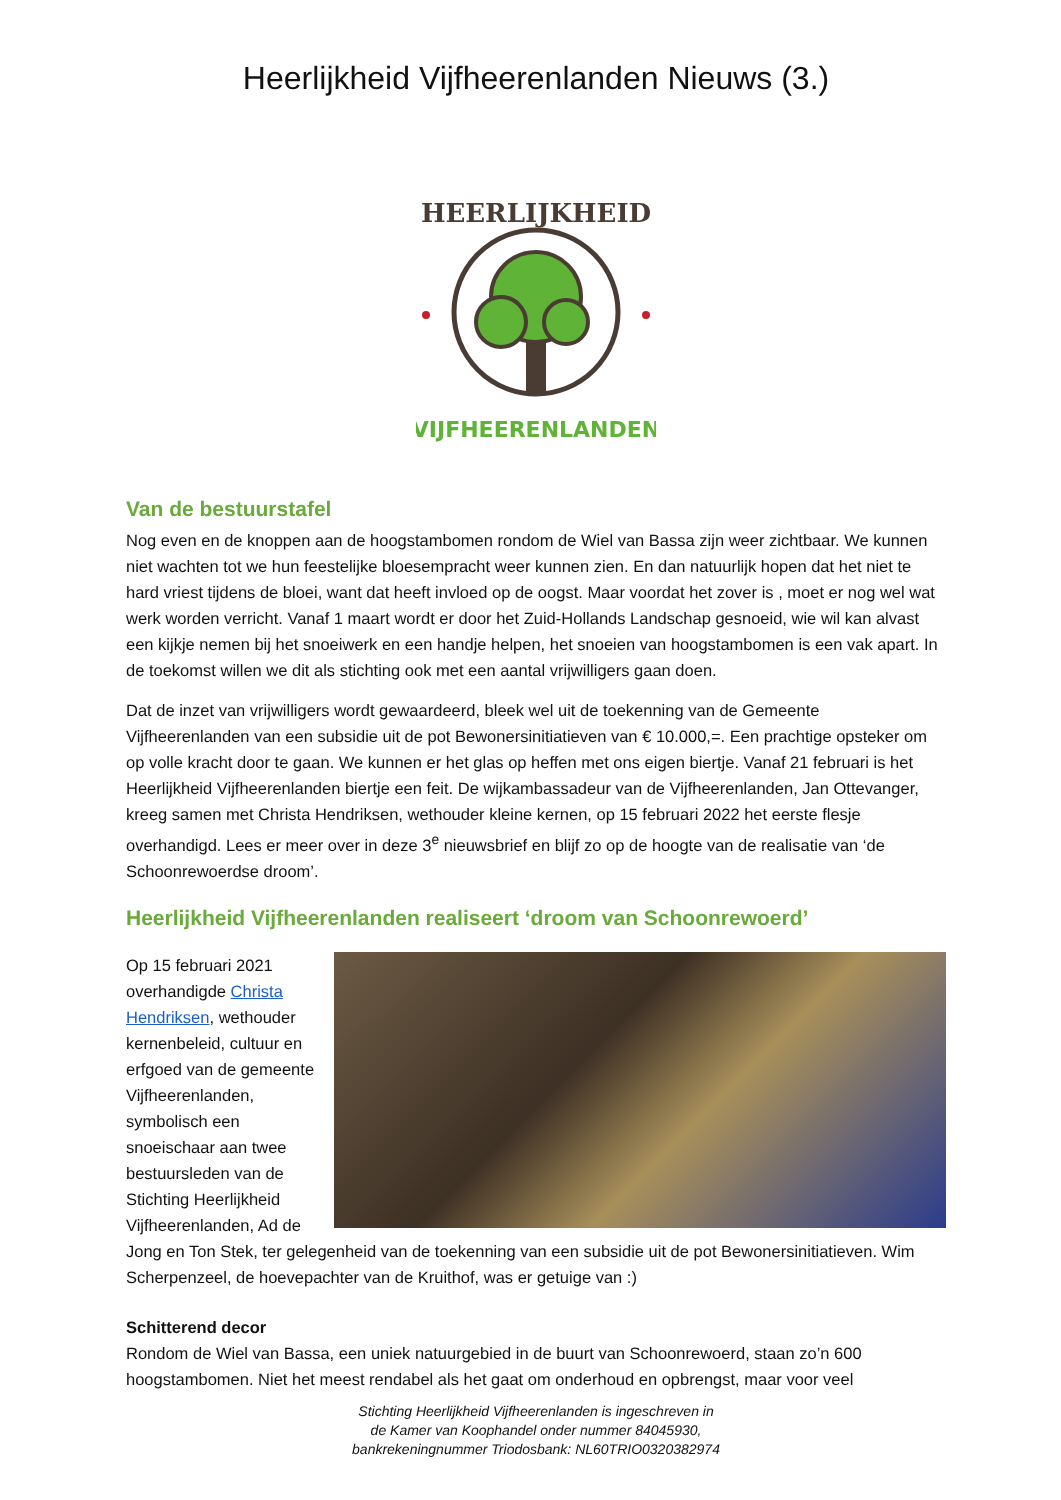Heerlijkheid Vijfheerenlanden Nieuws (3.)
HEERLIJKHEID
VIJFHEERENLANDEN
Van de bestuurstafel
Nog even en de knoppen aan de hoogstambomen rondom de Wiel van Bassa zijn weer zichtbaar. We kunnen niet wachten tot we hun feestelijke bloesempracht weer kunnen zien. En dan natuurlijk hopen dat het niet te hard vriest tijdens de bloei, want dat heeft invloed op de oogst. Maar voordat het zover is , moet er nog wel wat werk worden verricht. Vanaf 1 maart wordt er door het Zuid-Hollands Landschap gesnoeid, wie wil kan alvast een kijkje nemen bij het snoeiwerk en een handje helpen, het snoeien van hoogstambomen is een vak apart. In de toekomst willen we dit als stichting ook met een aantal vrijwilligers gaan doen.
Dat de inzet van vrijwilligers wordt gewaardeerd, bleek wel uit de toekenning van de Gemeente Vijfheerenlanden van een subsidie uit de pot Bewonersinitiatieven van € 10.000,=. Een prachtige opsteker om op volle kracht door te gaan. We kunnen er het glas op heffen met ons eigen biertje. Vanaf 21 februari is het Heerlijkheid Vijfheerenlanden biertje een feit. De wijkambassadeur van de Vijfheerenlanden, Jan Ottevanger, kreeg samen met Christa Hendriksen, wethouder kleine kernen, op 15 februari 2022 het eerste flesje overhandigd. Lees er meer over in deze 3<sup>e</sup> nieuwsbrief en blijf zo op de hoogte van de realisatie van ‘de Schoonrewoerdse droom’.
Heerlijkheid Vijfheerenlanden realiseert ‘droom van Schoonrewoerd’
Op 15 februari 2021 overhandigde Christa Hendriksen, wethouder kernenbeleid, cultuur en erfgoed van de gemeente Vijfheerenlanden, symbolisch een snoeischaar aan twee bestuursleden van de Stichting Heerlijkheid Vijfheerenlanden, Ad de Jong en Ton Stek, ter gelegenheid van de toekenning van een subsidie uit de pot Bewonersinitiatieven. Wim Scherpenzeel, de hoevepachter van de Kruithof, was er getuige van :)
Schitterend decor
Rondom de Wiel van Bassa, een uniek natuurgebied in de buurt van Schoonrewoerd, staan zo’n 600 hoogstambomen. Niet het meest rendabel als het gaat om onderhoud en opbrengst, maar voor veel
Stichting Heerlijkheid Vijfheerenlanden is ingeschreven in
de Kamer van Koophandel onder nummer 84045930,
bankrekeningnummer Triodosbank: NL60TRIO0320382974